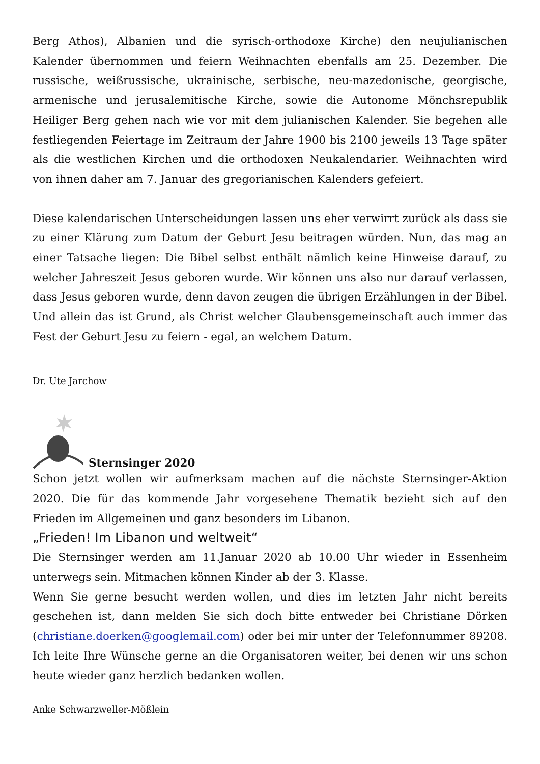Berg Athos), Albanien und die syrisch-orthodoxe Kirche) den neujulianischen Kalender übernommen und feiern Weihnachten ebenfalls am 25. Dezember. Die russische, weißrussische, ukrainische, serbische, neu-mazedonische, georgische, armenische und jerusalemitische Kirche, sowie die Autonome Mönchsrepublik Heiliger Berg gehen nach wie vor mit dem julianischen Kalender. Sie begehen alle festliegenden Feiertage im Zeitraum der Jahre 1900 bis 2100 jeweils 13 Tage später als die westlichen Kirchen und die orthodoxen Neukalendarier. Weihnachten wird von ihnen daher am 7. Januar des gregorianischen Kalenders gefeiert.
Diese kalendarischen Unterscheidungen lassen uns eher verwirrt zurück als dass sie zu einer Klärung zum Datum der Geburt Jesu beitragen würden. Nun, das mag an einer Tatsache liegen: Die Bibel selbst enthält nämlich keine Hinweise darauf, zu welcher Jahreszeit Jesus geboren wurde. Wir können uns also nur darauf verlassen, dass Jesus geboren wurde, denn davon zeugen die übrigen Erzählungen in der Bibel. Und allein das ist Grund, als Christ welcher Glaubensgemeinschaft auch immer das Fest der Geburt Jesu zu feiern - egal, an welchem Datum.
Dr. Ute Jarchow
Sternsinger 2020
Schon jetzt wollen wir aufmerksam machen auf die nächste Sternsinger-Aktion 2020. Die für das kommende Jahr vorgesehene Thematik bezieht sich auf den Frieden im Allgemeinen und ganz besonders im Libanon.
„Frieden! Im Libanon und weltweit“
Die Sternsinger werden am 11.Januar 2020 ab 10.00 Uhr wieder in Essenheim unterwegs sein. Mitmachen können Kinder ab der 3. Klasse.
Wenn Sie gerne besucht werden wollen, und dies im letzten Jahr nicht bereits geschehen ist, dann melden Sie sich doch bitte entweder bei Christiane Dörken (christiane.doerken@googlemail.com) oder bei mir unter der Telefonnummer 89208. Ich leite Ihre Wünsche gerne an die Organisatoren weiter, bei denen wir uns schon heute wieder ganz herzlich bedanken wollen.
Anke Schwarzweller-Mößlein